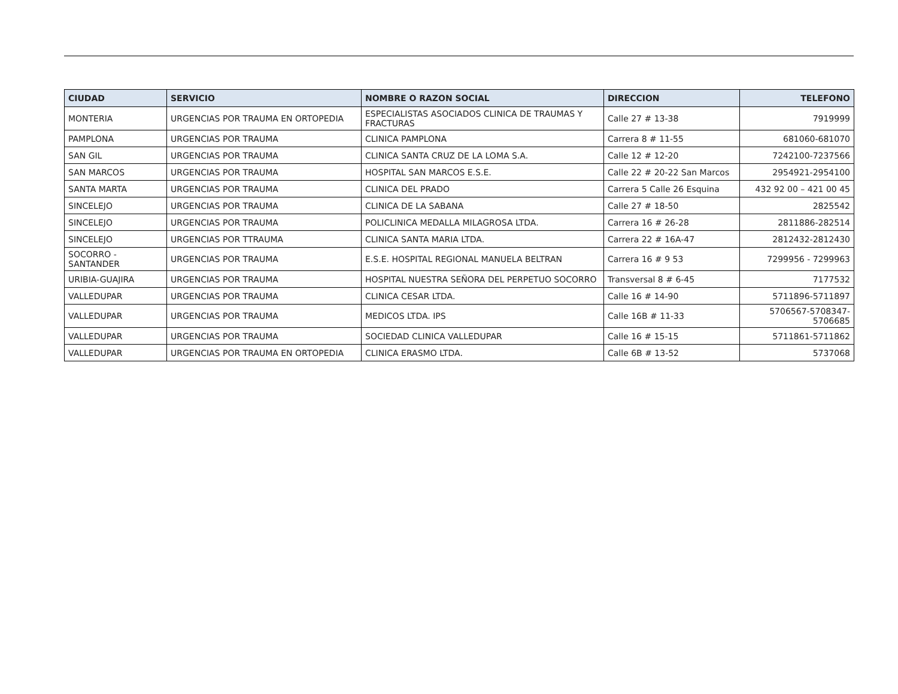| CIUDAD | SERVICIO | NOMBRE O RAZON SOCIAL | DIRECCION | TELEFONO |
| --- | --- | --- | --- | --- |
| MONTERIA | URGENCIAS POR TRAUMA EN ORTOPEDIA | ESPECIALISTAS ASOCIADOS CLINICA DE TRAUMAS Y FRACTURAS | Calle 27 # 13-38 | 7919999 |
| PAMPLONA | URGENCIAS POR TRAUMA | CLINICA PAMPLONA | Carrera 8 # 11-55 | 681060-681070 |
| SAN GIL | URGENCIAS POR TRAUMA | CLINICA SANTA CRUZ DE LA LOMA S.A. | Calle 12 # 12-20 | 7242100-7237566 |
| SAN MARCOS | URGENCIAS POR TRAUMA | HOSPITAL SAN MARCOS E.S.E. | Calle 22 # 20-22 San Marcos | 2954921-2954100 |
| SANTA MARTA | URGENCIAS POR TRAUMA | CLINICA DEL PRADO | Carrera 5 Calle 26 Esquina | 432 92 00 – 421 00 45 |
| SINCELEJO | URGENCIAS POR TRAUMA | CLINICA DE LA SABANA | Calle 27 # 18-50 | 2825542 |
| SINCELEJO | URGENCIAS POR TRAUMA | POLICLINICA MEDALLA MILAGROSA LTDA. | Carrera 16 # 26-28 | 2811886-282514 |
| SINCELEJO | URGENCIAS POR TTRAUMA | CLINICA SANTA MARIA LTDA. | Carrera 22 # 16A-47 | 2812432-2812430 |
| SOCORRO - SANTANDER | URGENCIAS POR TRAUMA | E.S.E. HOSPITAL REGIONAL MANUELA BELTRAN | Carrera 16 # 9 53 | 7299956 - 7299963 |
| URIBIA-GUAJIRA | URGENCIAS POR TRAUMA | HOSPITAL NUESTRA SEÑORA DEL PERPETUO SOCORRO | Transversal 8 # 6-45 | 7177532 |
| VALLEDUPAR | URGENCIAS POR TRAUMA | CLINICA CESAR LTDA. | Calle 16 # 14-90 | 5711896-5711897 |
| VALLEDUPAR | URGENCIAS POR TRAUMA | MEDICOS LTDA. IPS | Calle 16B # 11-33 | 5706567-5708347- 5706685 |
| VALLEDUPAR | URGENCIAS POR TRAUMA | SOCIEDAD CLINICA VALLEDUPAR | Calle 16 # 15-15 | 5711861-5711862 |
| VALLEDUPAR | URGENCIAS POR TRAUMA EN ORTOPEDIA | CLINICA ERASMO LTDA. | Calle 6B # 13-52 | 5737068 |